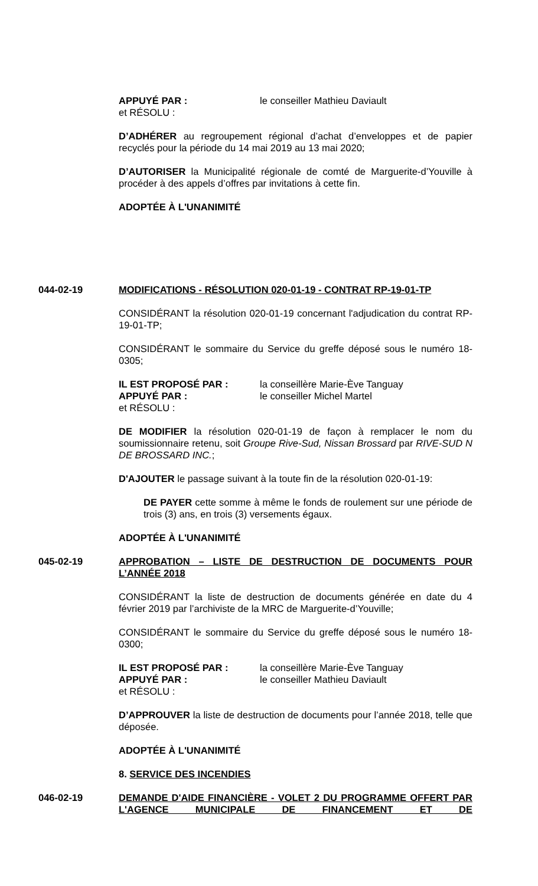APPUYÉ PAR : le conseiller Mathieu Daviault
et RÉSOLU :
D’ADHÉRER au regroupement régional d’achat d’enveloppes et de papier recyclés pour la période du 14 mai 2019 au 13 mai 2020;
D’AUTORISER la Municipalité régionale de comté de Marguerite-d’Youville à procéder à des appels d’offres par invitations à cette fin.
ADOPTÉE À L'UNANIMITÉ
044-02-19
MODIFICATIONS - RÉSOLUTION 020-01-19 - CONTRAT RP-19-01-TP
CONSIDÉRANT la résolution 020-01-19 concernant l'adjudication du contrat RP-19-01-TP;
CONSIDÉRANT le sommaire du Service du greffe déposé sous le numéro 18-0305;
IL EST PROPOSÉ PAR : la conseillère Marie-Ève Tanguay
APPUYÉ PAR : le conseiller Michel Martel
et RÉSOLU :
DE MODIFIER la résolution 020-01-19 de façon à remplacer le nom du soumissionnaire retenu, soit Groupe Rive-Sud, Nissan Brossard par RIVE-SUD N DE BROSSARD INC.;
D'AJOUTER le passage suivant à la toute fin de la résolution 020-01-19:
DE PAYER cette somme à même le fonds de roulement sur une période de trois (3) ans, en trois (3) versements égaux.
ADOPTÉE À L'UNANIMITÉ
045-02-19
APPROBATION – LISTE DE DESTRUCTION DE DOCUMENTS POUR L’ANNÉE 2018
CONSIDÉRANT la liste de destruction de documents générée en date du 4 février 2019 par l’archiviste de la MRC de Marguerite-d’Youville;
CONSIDÉRANT le sommaire du Service du greffe déposé sous le numéro 18-0300;
IL EST PROPOSÉ PAR : la conseillère Marie-Ève Tanguay
APPUYÉ PAR : le conseiller Mathieu Daviault
et RÉSOLU :
D’APPROUVER la liste de destruction de documents pour l’année 2018, telle que déposée.
ADOPTÉE À L'UNANIMITÉ
8. SERVICE DES INCENDIES
046-02-19
DEMANDE D'AIDE FINANCIÈRE - VOLET 2 DU PROGRAMME OFFERT PAR L'AGENCE MUNICIPALE DE FINANCEMENT ET DE